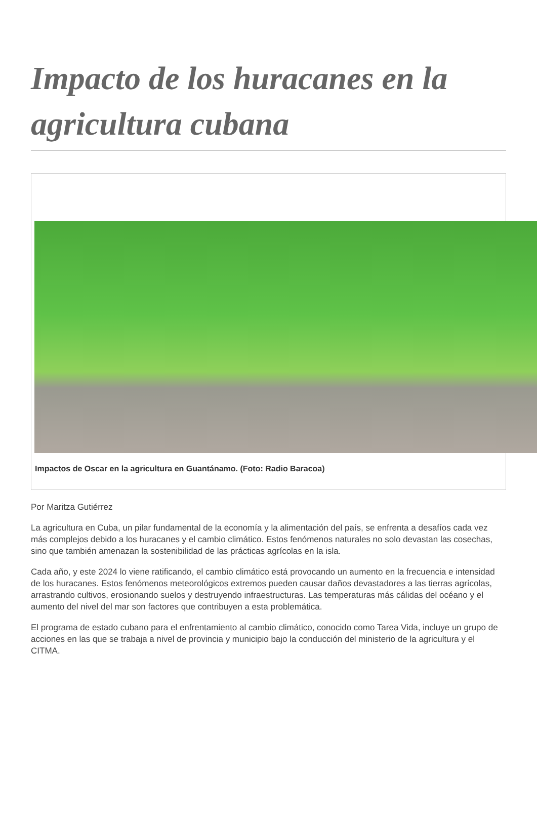Impacto de los huracanes en la agricultura cubana
Impactos de Oscar en la agricultura en Guantánamo. (Foto: Radio Baracoa)
Por Maritza Gutiérrez
La agricultura en Cuba, un pilar fundamental de la economía y la alimentación del país, se enfrenta a desafíos cada vez más complejos debido a los huracanes y el cambio climático. Estos fenómenos naturales no solo devastan las cosechas, sino que también amenazan la sostenibilidad de las prácticas agrícolas en la isla.
Cada año, y este 2024 lo viene ratificando, el cambio climático está provocando un aumento en la frecuencia e intensidad de los huracanes. Estos fenómenos meteorológicos extremos pueden causar daños devastadores a las tierras agrícolas, arrastrando cultivos, erosionando suelos y destruyendo infraestructuras. Las temperaturas más cálidas del océano y el aumento del nivel del mar son factores que contribuyen a esta problemática.
El programa de estado cubano para el enfrentamiento al cambio climático, conocido como Tarea Vida, incluye un grupo de acciones en las que se trabaja a nivel de provincia y municipio bajo la conducción del ministerio de la agricultura y el CITMA.